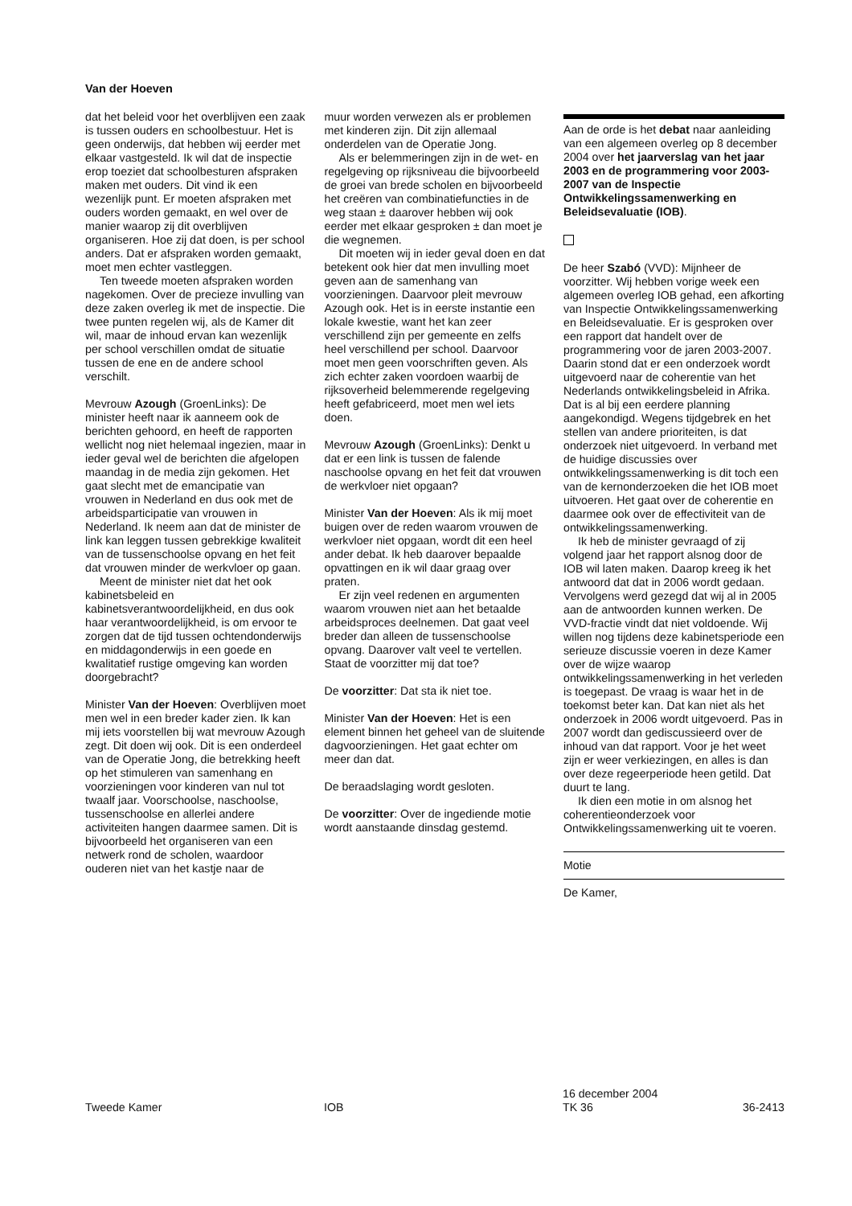Van der Hoeven
dat het beleid voor het overblijven een zaak is tussen ouders en schoolbestuur. Het is geen onderwijs, dat hebben wij eerder met elkaar vastgesteld. Ik wil dat de inspectie erop toeziet dat schoolbesturen afspraken maken met ouders. Dit vind ik een wezenlijk punt. Er moeten afspraken met ouders worden gemaakt, en wel over de manier waarop zij dit overblijven organiseren. Hoe zij dat doen, is per school anders. Dat er afspraken worden gemaakt, moet men echter vastleggen.
Ten tweede moeten afspraken worden nagekomen. Over de precieze invulling van deze zaken overleg ik met de inspectie. Die twee punten regelen wij, als de Kamer dit wil, maar de inhoud ervan kan wezenlijk per school verschillen omdat de situatie tussen de ene en de andere school verschilt.
Mevrouw Azough (GroenLinks): De minister heeft naar ik aanneem ook de berichten gehoord, en heeft de rapporten wellicht nog niet helemaal ingezien, maar in ieder geval wel de berichten die afgelopen maandag in de media zijn gekomen. Het gaat slecht met de emancipatie van vrouwen in Nederland en dus ook met de arbeidsparticipatie van vrouwen in Nederland. Ik neem aan dat de minister de link kan leggen tussen gebrekkige kwaliteit van de tussenschoolse opvang en het feit dat vrouwen minder de werkvloer op gaan.
Meent de minister niet dat het ook kabinetsbeleid en kabinetsverantwoordelijkheid, en dus ook haar verantwoordelijkheid, is om ervoor te zorgen dat de tijd tussen ochtendonderwijs en middagonderwijs in een goede en kwalitatief rustige omgeving kan worden doorgebracht?
Minister Van der Hoeven: Overblijven moet men wel in een breder kader zien. Ik kan mij iets voorstellen bij wat mevrouw Azough zegt. Dit doen wij ook. Dit is een onderdeel van de Operatie Jong, die betrekking heeft op het stimuleren van samenhang en voorzieningen voor kinderen van nul tot twaalf jaar. Voorschoolse, naschoolse, tussenschoolse en allerlei andere activiteiten hangen daarmee samen. Dit is bijvoorbeeld het organiseren van een netwerk rond de scholen, waardoor ouderen niet van het kastje naar de
muur worden verwezen als er problemen met kinderen zijn. Dit zijn allemaal onderdelen van de Operatie Jong.
Als er belemmeringen zijn in de wet- en regelgeving op rijksniveau die bijvoorbeeld de groei van brede scholen en bijvoorbeeld het creëren van combinatiefuncties in de weg staan ± daarover hebben wij ook eerder met elkaar gesproken ± dan moet je die wegnemen.
Dit moeten wij in ieder geval doen en dat betekent ook hier dat men invulling moet geven aan de samenhang van voorzieningen. Daarvoor pleit mevrouw Azough ook. Het is in eerste instantie een lokale kwestie, want het kan zeer verschillend zijn per gemeente en zelfs heel verschillend per school. Daarvoor moet men geen voorschriften geven. Als zich echter zaken voordoen waarbij de rijksoverheid belemmerende regelgeving heeft gefabriceerd, moet men wel iets doen.
Mevrouw Azough (GroenLinks): Denkt u dat er een link is tussen de falende naschoolse opvang en het feit dat vrouwen de werkvloer niet opgaan?
Minister Van der Hoeven: Als ik mij moet buigen over de reden waarom vrouwen de werkvloer niet opgaan, wordt dit een heel ander debat. Ik heb daarover bepaalde opvattingen en ik wil daar graag over praten.
Er zijn veel redenen en argumenten waarom vrouwen niet aan het betaalde arbeidsproces deelnemen. Dat gaat veel breder dan alleen de tussenschoolse opvang. Daarover valt veel te vertellen. Staat de voorzitter mij dat toe?
De voorzitter: Dat sta ik niet toe.
Minister Van der Hoeven: Het is een element binnen het geheel van de sluitende dagvoorzieningen. Het gaat echter om meer dan dat.
De beraadslaging wordt gesloten.
De voorzitter: Over de ingediende motie wordt aanstaande dinsdag gestemd.
Aan de orde is het debat naar aanleiding van een algemeen overleg op 8 december 2004 over het jaarverslag van het jaar 2003 en de programmering voor 2003-2007 van de Inspectie Ontwikkelingssamenwerking en Beleidsevaluatie (IOB).
De heer Szabó (VVD): Mijnheer de voorzitter. Wij hebben vorige week een algemeen overleg IOB gehad, een afkorting van Inspectie Ontwikkelingssamenwerking en Beleidsevaluatie. Er is gesproken over een rapport dat handelt over de programmering voor de jaren 2003-2007. Daarin stond dat er een onderzoek wordt uitgevoerd naar de coherentie van het Nederlands ontwikkelingsbeleid in Afrika. Dat is al bij een eerdere planning aangekondigd. Wegens tijdgebrek en het stellen van andere prioriteiten, is dat onderzoek niet uitgevoerd. In verband met de huidige discussies over ontwikkelingssamenwerking is dit toch een van de kernonderzoeken die het IOB moet uitvoeren. Het gaat over de coherentie en daarmee ook over de effectiviteit van de ontwikkelingssamenwerking.
Ik heb de minister gevraagd of zij volgend jaar het rapport alsnog door de IOB wil laten maken. Daarop kreeg ik het antwoord dat dat in 2006 wordt gedaan. Vervolgens werd gezegd dat wij al in 2005 aan de antwoorden kunnen werken. De VVD-fractie vindt dat niet voldoende. Wij willen nog tijdens deze kabinetsperiode een serieuze discussie voeren in deze Kamer over de wijze waarop ontwikkelingssamenwerking in het verleden is toegepast. De vraag is waar het in de toekomst beter kan. Dat kan niet als het onderzoek in 2006 wordt uitgevoerd. Pas in 2007 wordt dan gediscussieerd over de inhoud van dat rapport. Voor je het weet zijn er weer verkiezingen, en alles is dan over deze regeerperiode heen getild. Dat duurt te lang.
Ik dien een motie in om alsnog het coherentieonderzoek voor Ontwikkelingssamenwerking uit te voeren.
Motie
De Kamer,
Tweede Kamer IOB
16 december 2004
TK 36
36-2413